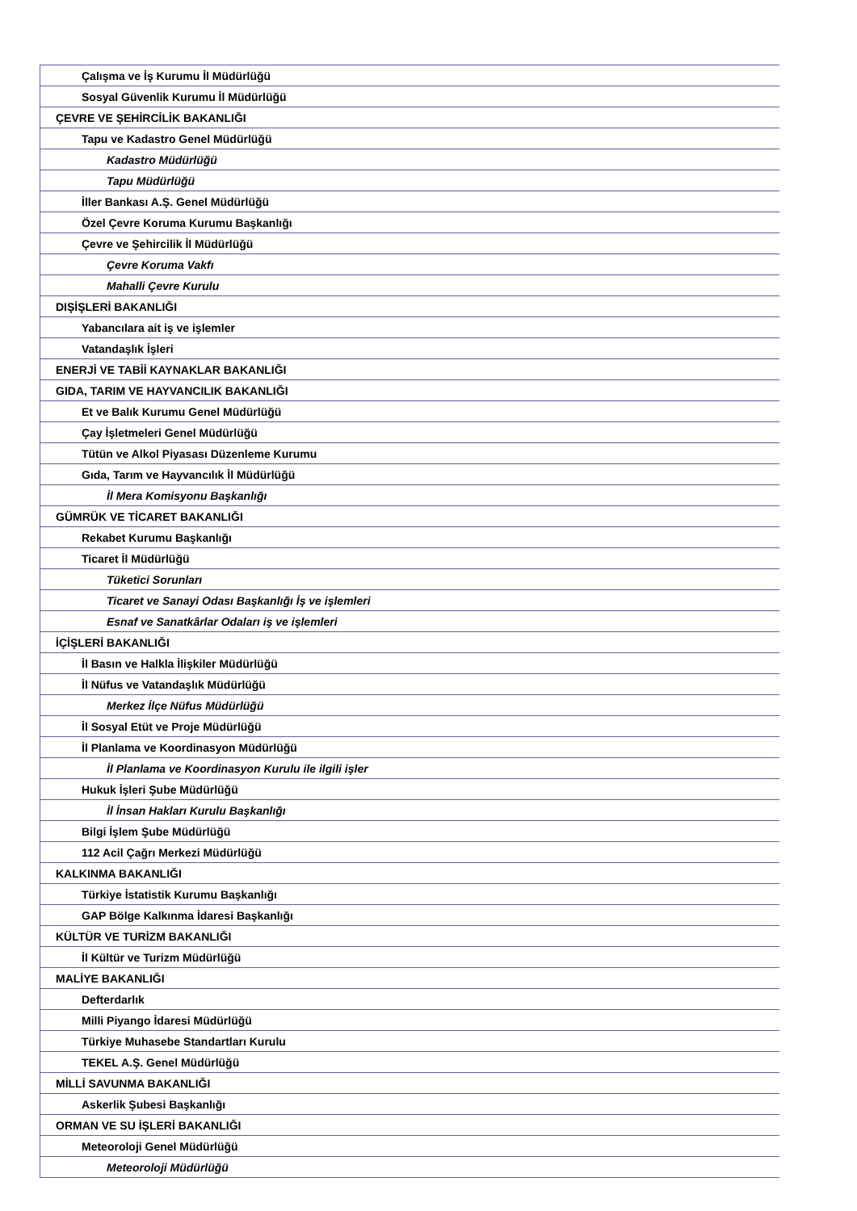| Çalışma ve İş Kurumu İl Müdürlüğü |
| Sosyal Güvenlik Kurumu İl Müdürlüğü |
| ÇEVRE VE ŞEHİRCİLİK BAKANLIĞI |
| Tapu ve Kadastro Genel Müdürlüğü |
| Kadastro Müdürlüğü |
| Tapu Müdürlüğü |
| İller Bankası A.Ş. Genel Müdürlüğü |
| Özel Çevre Koruma Kurumu Başkanlığı |
| Çevre ve Şehircilik İl Müdürlüğü |
| Çevre Koruma Vakfı |
| Mahalli Çevre Kurulu |
| DIŞİŞLERİ BAKANLIĞI |
| Yabancılara ait iş ve işlemler |
| Vatandaşlık İşleri |
| ENERJİ VE TABİİ KAYNAKLAR BAKANLIĞI |
| GIDA, TARIM VE HAYVANCILIK BAKANLIĞI |
| Et ve Balık Kurumu Genel Müdürlüğü |
| Çay İşletmeleri Genel Müdürlüğü |
| Tütün ve Alkol Piyasası Düzenleme Kurumu |
| Gıda, Tarım ve Hayvancılık İl Müdürlüğü |
| İl Mera Komisyonu Başkanlığı |
| GÜMRÜK VE TİCARET BAKANLIĞI |
| Rekabet Kurumu Başkanlığı |
| Ticaret İl Müdürlüğü |
| Tüketici Sorunları |
| Ticaret ve Sanayi Odası Başkanlığı İş ve işlemleri |
| Esnaf ve Sanatkârlar Odaları iş ve işlemleri |
| İÇİŞLERİ BAKANLIĞI |
| İl Basın ve Halkla İlişkiler Müdürlüğü |
| İl Nüfus ve Vatandaşlık Müdürlüğü |
| Merkez İlçe Nüfus Müdürlüğü |
| İl Sosyal Etüt ve Proje Müdürlüğü |
| İl Planlama ve Koordinasyon Müdürlüğü |
| İl Planlama ve Koordinasyon Kurulu ile ilgili işler |
| Hukuk İşleri Şube Müdürlüğü |
| İl İnsan Hakları Kurulu Başkanlığı |
| Bilgi İşlem Şube Müdürlüğü |
| 112 Acil Çağrı Merkezi Müdürlüğü |
| KALKINMA BAKANLIĞI |
| Türkiye İstatistik Kurumu Başkanlığı |
| GAP Bölge Kalkınma İdaresi Başkanlığı |
| KÜLTÜR VE TURİZM BAKANLIĞI |
| İl Kültür ve Turizm Müdürlüğü |
| MALİYE BAKANLIĞI |
| Defterdarlık |
| Milli Piyango İdaresi Müdürlüğü |
| Türkiye Muhasebe Standartları Kurulu |
| TEKEL A.Ş. Genel Müdürlüğü |
| MİLLİ SAVUNMA BAKANLIĞI |
| Askerlik Şubesi Başkanlığı |
| ORMAN VE SU İŞLERİ BAKANLIĞI |
| Meteoroloji Genel Müdürlüğü |
| Meteoroloji Müdürlüğü |